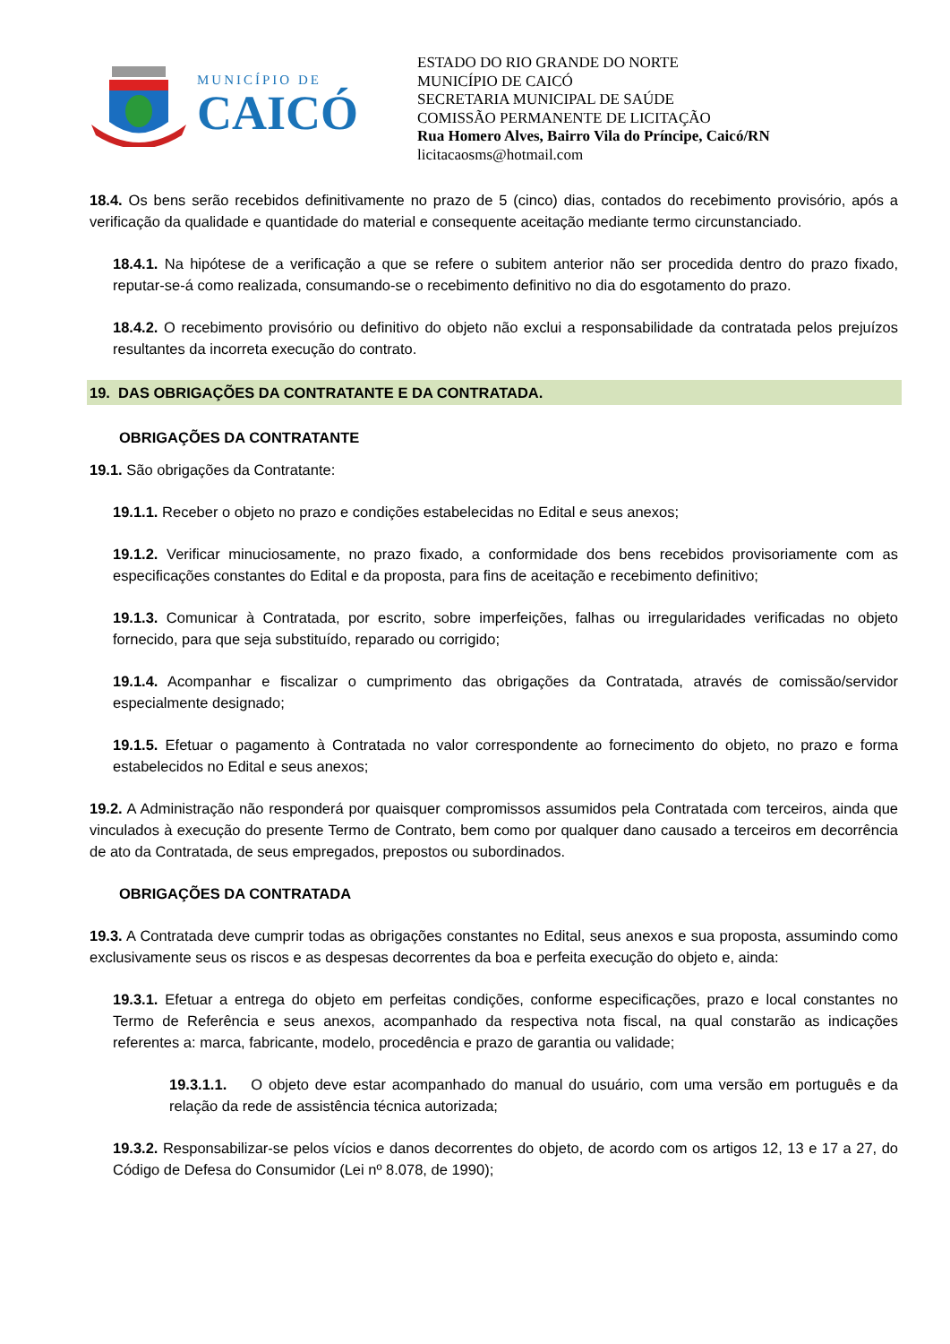MUNICÍPIO DE
CAICÓ
ESTADO DO RIO GRANDE DO NORTE
MUNICÍPIO DE CAICÓ
SECRETARIA MUNICIPAL DE SAÚDE
COMISSÃO PERMANENTE DE LICITAÇÃO
Rua Homero Alves, Bairro Vila do Príncipe, Caicó/RN
licitacaosms@hotmail.com
18.4. Os bens serão recebidos definitivamente no prazo de 5 (cinco) dias, contados do recebimento provisório, após a verificação da qualidade e quantidade do material e consequente aceitação mediante termo circunstanciado.
18.4.1. Na hipótese de a verificação a que se refere o subitem anterior não ser procedida dentro do prazo fixado, reputar-se-á como realizada, consumando-se o recebimento definitivo no dia do esgotamento do prazo.
18.4.2. O recebimento provisório ou definitivo do objeto não exclui a responsabilidade da contratada pelos prejuízos resultantes da incorreta execução do contrato.
19. DAS OBRIGAÇÕES DA CONTRATANTE E DA CONTRATADA.
OBRIGAÇÕES DA CONTRATANTE
19.1. São obrigações da Contratante:
19.1.1. Receber o objeto no prazo e condições estabelecidas no Edital e seus anexos;
19.1.2. Verificar minuciosamente, no prazo fixado, a conformidade dos bens recebidos provisoriamente com as especificações constantes do Edital e da proposta, para fins de aceitação e recebimento definitivo;
19.1.3. Comunicar à Contratada, por escrito, sobre imperfeições, falhas ou irregularidades verificadas no objeto fornecido, para que seja substituído, reparado ou corrigido;
19.1.4. Acompanhar e fiscalizar o cumprimento das obrigações da Contratada, através de comissão/servidor especialmente designado;
19.1.5. Efetuar o pagamento à Contratada no valor correspondente ao fornecimento do objeto, no prazo e forma estabelecidos no Edital e seus anexos;
19.2. A Administração não responderá por quaisquer compromissos assumidos pela Contratada com terceiros, ainda que vinculados à execução do presente Termo de Contrato, bem como por qualquer dano causado a terceiros em decorrência de ato da Contratada, de seus empregados, prepostos ou subordinados.
OBRIGAÇÕES DA CONTRATADA
19.3. A Contratada deve cumprir todas as obrigações constantes no Edital, seus anexos e sua proposta, assumindo como exclusivamente seus os riscos e as despesas decorrentes da boa e perfeita execução do objeto e, ainda:
19.3.1. Efetuar a entrega do objeto em perfeitas condições, conforme especificações, prazo e local constantes no Termo de Referência e seus anexos, acompanhado da respectiva nota fiscal, na qual constarão as indicações referentes a: marca, fabricante, modelo, procedência e prazo de garantia ou validade;
19.3.1.1. O objeto deve estar acompanhado do manual do usuário, com uma versão em português e da relação da rede de assistência técnica autorizada;
19.3.2. Responsabilizar-se pelos vícios e danos decorrentes do objeto, de acordo com os artigos 12, 13 e 17 a 27, do Código de Defesa do Consumidor (Lei nº 8.078, de 1990);